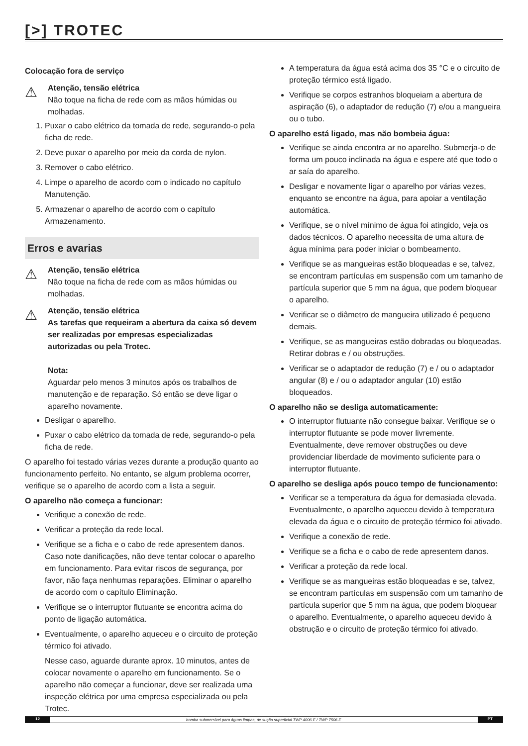[>] TROTEC
Colocação fora de serviço
⚠
Atenção, tensão elétrica
Não toque na ficha de rede com as mãos húmidas ou molhadas.
1. Puxar o cabo elétrico da tomada de rede, segurando-o pela ficha de rede.
2. Deve puxar o aparelho por meio da corda de nylon.
3. Remover o cabo elétrico.
4. Limpe o aparelho de acordo com o indicado no capítulo Manutenção.
5. Armazenar o aparelho de acordo com o capítulo Armazenamento.
Erros e avarias
⚠
Atenção, tensão elétrica
Não toque na ficha de rede com as mãos húmidas ou molhadas.
⚠
Atenção, tensão elétrica
As tarefas que requeiram a abertura da caixa só devem ser realizadas por empresas especializadas autorizadas ou pela Trotec.
Nota:
Aguardar pelo menos 3 minutos após os trabalhos de manutenção e de reparação. Só então se deve ligar o aparelho novamente.
Desligar o aparelho.
Puxar o cabo elétrico da tomada de rede, segurando-o pela ficha de rede.
O aparelho foi testado várias vezes durante a produção quanto ao funcionamento perfeito. No entanto, se algum problema ocorrer, verifique se o aparelho de acordo com a lista a seguir.
O aparelho não começa a funcionar:
Verifique a conexão de rede.
Verificar a proteção da rede local.
Verifique se a ficha e o cabo de rede apresentem danos. Caso note danificações, não deve tentar colocar o aparelho em funcionamento. Para evitar riscos de segurança, por favor, não faça nenhumas reparações. Eliminar o aparelho de acordo com o capítulo Eliminação.
Verifique se o interruptor flutuante se encontra acima do ponto de ligação automática.
Eventualmente, o aparelho aqueceu e o circuito de proteção térmico foi ativado.
Nesse caso, aguarde durante aprox. 10 minutos, antes de colocar novamente o aparelho em funcionamento. Se o aparelho não começar a funcionar, deve ser realizada uma inspeção elétrica por uma empresa especializada ou pela Trotec.
A temperatura da água está acima dos 35 °C e o circuito de proteção térmico está ligado.
Verifique se corpos estranhos bloqueiam a abertura de aspiração (6), o adaptador de redução (7) e/ou a mangueira ou o tubo.
O aparelho está ligado, mas não bombeia água:
Verifique se ainda encontra ar no aparelho. Submerja-o de forma um pouco inclinada na água e espere até que todo o ar saía do aparelho.
Desligar e novamente ligar o aparelho por várias vezes, enquanto se encontre na água, para apoiar a ventilação automática.
Verifique, se o nível mínimo de água foi atingido, veja os dados técnicos. O aparelho necessita de uma altura de água mínima para poder iniciar o bombeamento.
Verifique se as mangueiras estão bloqueadas e se, talvez, se encontram partículas em suspensão com um tamanho de partícula superior que 5 mm na água, que podem bloquear o aparelho.
Verificar se o diâmetro de mangueira utilizado é pequeno demais.
Verifique, se as mangueiras estão dobradas ou bloqueadas. Retirar dobras e / ou obstruções.
Verificar se o adaptador de redução (7) e / ou o adaptador angular (8) e / ou o adaptador angular (10) estão bloqueados.
O aparelho não se desliga automaticamente:
O interruptor flutuante não consegue baixar. Verifique se o interruptor flutuante se pode mover livremente. Eventualmente, deve remover obstruções ou deve providenciar liberdade de movimento suficiente para o interruptor flutuante.
O aparelho se desliga após pouco tempo de funcionamento:
Verificar se a temperatura da água for demasiada elevada. Eventualmente, o aparelho aqueceu devido à temperatura elevada da água e o circuito de proteção térmico foi ativado.
Verifique a conexão de rede.
Verifique se a ficha e o cabo de rede apresentem danos.
Verificar a proteção da rede local.
Verifique se as mangueiras estão bloqueadas e se, talvez, se encontram partículas em suspensão com um tamanho de partícula superior que 5 mm na água, que podem bloquear o aparelho. Eventualmente, o aparelho aqueceu devido à obstrução e o circuito de proteção térmico foi ativado.
12 bomba submersível para águas limpas, de sução superficial TWP 4006 E / TWP 7506 E PT